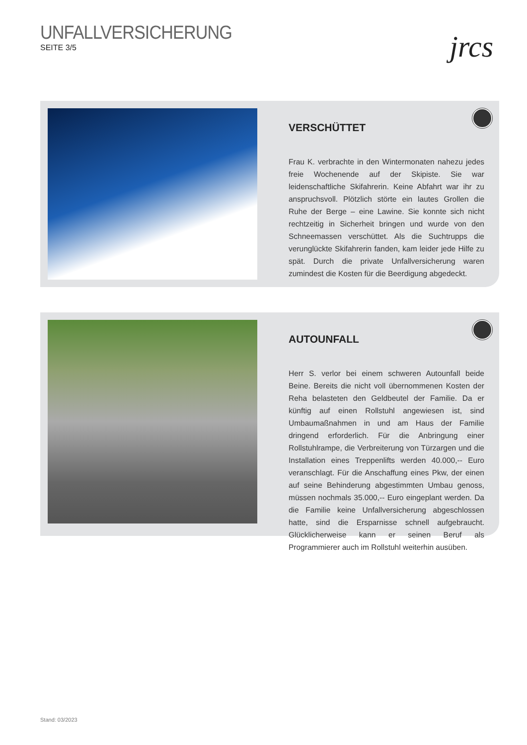UNFALLVERSICHERUNG
SEITE 3/5
jrcs
VERSCHÜTTET
Frau K. verbrachte in den Wintermonaten nahezu jedes freie Wochenende auf der Skipiste. Sie war leidenschaftliche Skifahrerin. Keine Abfahrt war ihr zu anspruchsvoll. Plötzlich störte ein lautes Grollen die Ruhe der Berge – eine Lawine. Sie konnte sich nicht rechtzeitig in Sicherheit bringen und wurde von den Schneemassen verschüttet. Als die Suchtrupps die verunglückte Skifahrerin fanden, kam leider jede Hilfe zu spät. Durch die private Unfallversicherung waren zumindest die Kosten für die Beerdigung abgedeckt.
AUTOUNFALL
Herr S. verlor bei einem schweren Autounfall beide Beine. Bereits die nicht voll übernommenen Kosten der Reha belasteten den Geldbeutel der Familie. Da er künftig auf einen Rollstuhl angewiesen ist, sind Umbaumaßnahmen in und am Haus der Familie dringend erforderlich. Für die Anbringung einer Rollstuhlrampe, die Verbreiterung von Türzargen und die Installation eines Treppenlifts werden 40.000,-- Euro veranschlagt. Für die Anschaffung eines Pkw, der einen auf seine Behinderung abgestimmten Umbau genoss, müssen nochmals 35.000,-- Euro eingeplant werden. Da die Familie keine Unfallversicherung abgeschlossen hatte, sind die Ersparnisse schnell aufgebraucht. Glücklicherweise kann er seinen Beruf als Programmierer auch im Rollstuhl weiterhin ausüben.
Stand: 03/2023